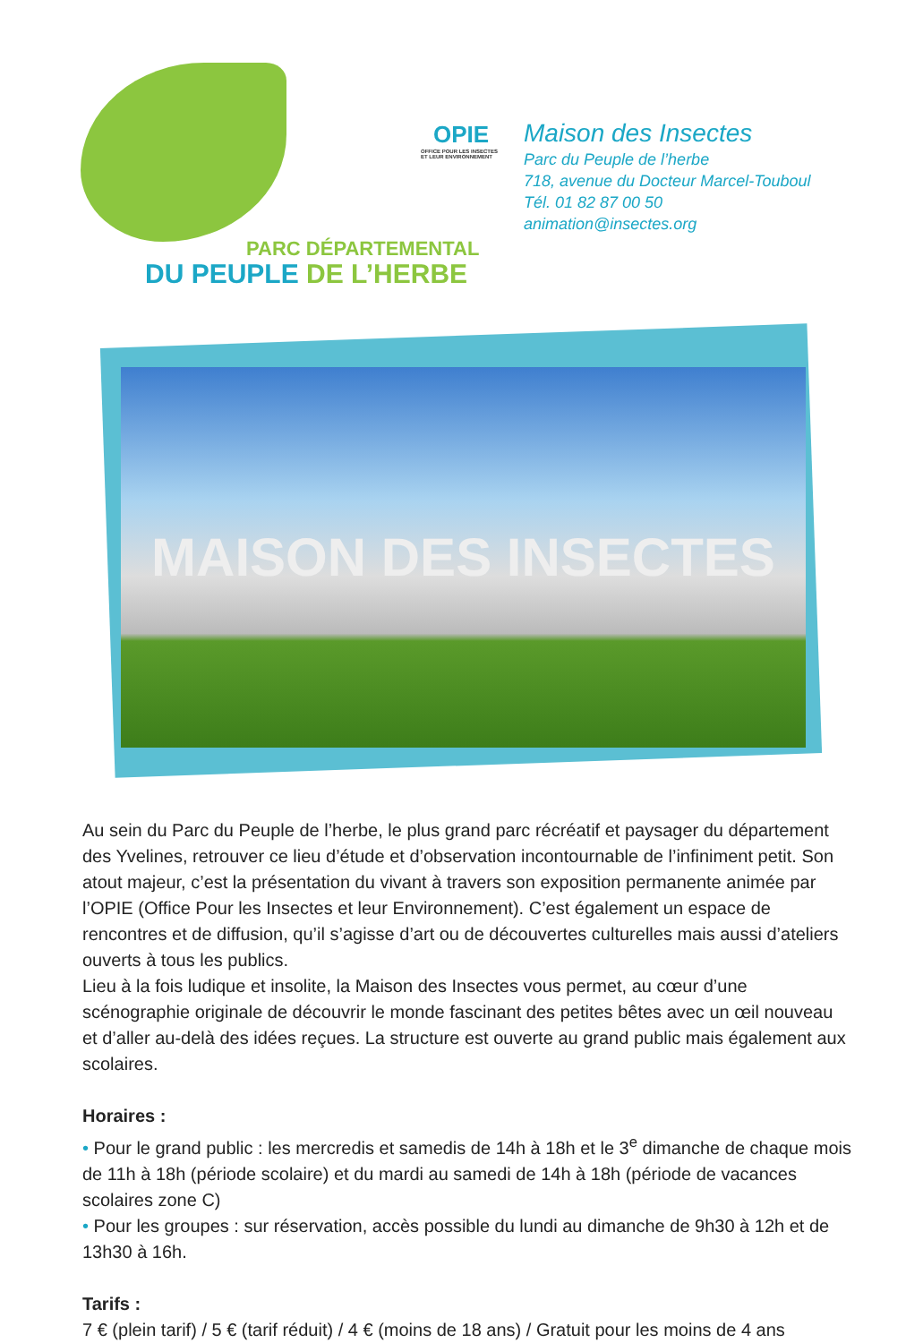PARC DÉPARTEMENTAL
DU PEUPLE DE L’HERBE
OPIE
OFFICE POUR LES INSECTES ET LEUR ENVIRONNEMENT
Maison des Insectes
Parc du Peuple de l’herbe
718, avenue du Docteur Marcel-Touboul
Tél. 01 82 87 00 50
animation@insectes.org
MAISON DES INSECTES
Au sein du Parc du Peuple de l’herbe, le plus grand parc récréatif et paysager du département des Yvelines, retrouver ce lieu d’étude et d’observation incontournable de l’infiniment petit. Son atout majeur, c’est la présentation du vivant à travers son exposition permanente animée par l’OPIE (Office Pour les Insectes et leur Environnement). C’est également un espace de rencontres et de diffusion, qu’il s’agisse d’art ou de découvertes culturelles mais aussi d’ateliers ouverts à tous les publics.
Lieu à la fois ludique et insolite, la Maison des Insectes vous permet, au cœur d’une scénographie originale de découvrir le monde fascinant des petites bêtes avec un œil nouveau et d’aller au-delà des idées reçues. La structure est ouverte au grand public mais également aux scolaires.
Horaires :
• Pour le grand public : les mercredis et samedis de 14h à 18h et le 3<sup>e</sup> dimanche de chaque mois de 11h à 18h (période scolaire) et du mardi au samedi de 14h à 18h (période de vacances scolaires zone C)
• Pour les groupes : sur réservation, accès possible du lundi au dimanche de 9h30 à 12h et de 13h30 à 16h.
Tarifs :
7 € (plein tarif) / 5 € (tarif réduit) / 4 € (moins de 18 ans) / Gratuit pour les moins de 4 ans